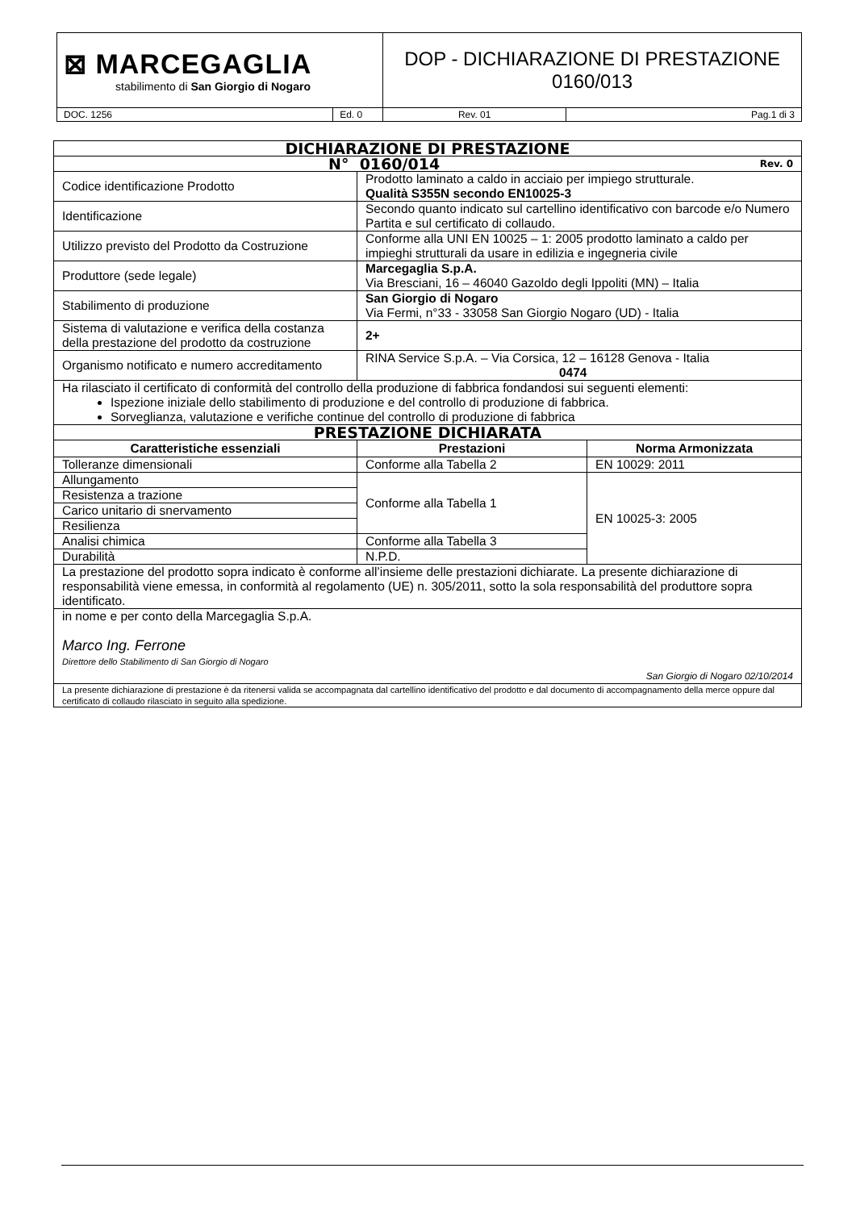| ⊠ MARCEGAGLIA stabilimento di San Giorgio di Nogaro | | DOP - DICHIARAZIONE DI PRESTAZIONE 0160/013 | |
| DOC. 1256 | Ed. 0 | Rev. 01 | Pag.1 di 3 |
| DICHIARAZIONE DI PRESTAZIONE | | |
| N° 0160/014 Rev. 0 | | |
| Codice identificazione Prodotto | Prodotto laminato a caldo in acciaio per impiego strutturale. Qualità S355N secondo EN10025-3 | |
| Identificazione | Secondo quanto indicato sul cartellino identificativo con barcode e/o Numero Partita e sul certificato di collaudo. | |
| Utilizzo previsto del Prodotto da Costruzione | Conforme alla UNI EN 10025 – 1: 2005 prodotto laminato a caldo per impieghi strutturali da usare in edilizia e ingegneria civile | |
| Produttore (sede legale) | Marcegaglia S.p.A. Via Bresciani, 16 – 46040 Gazoldo degli Ippoliti (MN) – Italia | |
| Stabilimento di produzione | San Giorgio di Nogaro Via Fermi, n°33 - 33058 San Giorgio Nogaro (UD) - Italia | |
| Sistema di valutazione e verifica della costanza della prestazione del prodotto da costruzione | 2+ | |
| Organismo notificato e numero accreditamento | RINA Service S.p.A. – Via Corsica, 12 – 16128 Genova - Italia 0474 | |
| Ha rilasciato il certificato di conformità del controllo della produzione di fabbrica fondandosi sui seguenti elementi: Ispezione iniziale dello stabilimento di produzione e del controllo di produzione di fabbrica. Sorveglianza, valutazione e verifiche continue del controllo di produzione di fabbrica | | |
| PRESTAZIONE DICHIARATA | | |
| Caratteristiche essenziali | Prestazioni | Norma Armonizzata |
| Tolleranze dimensionali | Conforme alla Tabella 2 | EN 10029: 2011 |
| Allungamento | Conforme alla Tabella 1 | EN 10025-3: 2005 |
| Resistenza a trazione | | |
| Carico unitario di snervamento | | |
| Resilienza | | |
| Analisi chimica | Conforme alla Tabella 3 | |
| Durabilità | N.P.D. | |
| La prestazione del prodotto sopra indicato è conforme all’insieme delle prestazioni dichiarate. La presente dichiarazione di responsabilità viene emessa, in conformità al regolamento (UE) n. 305/2011, sotto la sola responsabilità del produttore sopra identificato. | | |
| in nome e per conto della Marcegaglia S.p.A. Marco Ing. Ferrone Direttore dello Stabilimento di San Giorgio di Nogaro San Giorgio di Nogaro 02/10/2014 | | |
| La presente dichiarazione di prestazione è da ritenersi valida se accompagnata dal cartellino identificativo del prodotto e dal documento di accompagnamento della merce oppure dal certificato di collaudo rilasciato in seguito alla spedizione. | | |